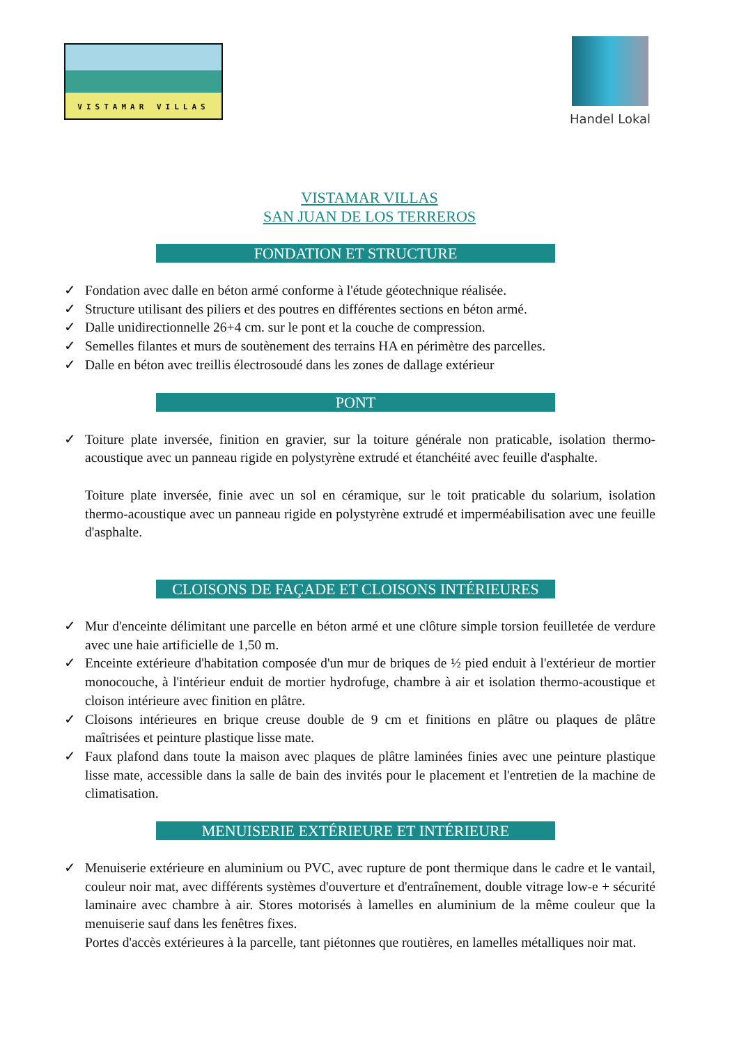VISTAMAR VILLAS
Handel Lokal
VISTAMAR VILLAS
SAN JUAN DE LOS TERREROS
FONDATION ET STRUCTURE
✓ Fondation avec dalle en béton armé conforme à l'étude géotechnique réalisée.
✓ Structure utilisant des piliers et des poutres en différentes sections en béton armé.
✓ Dalle unidirectionnelle 26+4 cm. sur le pont et la couche de compression.
✓ Semelles filantes et murs de soutènement des terrains HA en périmètre des parcelles.
✓ Dalle en béton avec treillis électrosoudé dans les zones de dallage extérieur
PONT
✓ Toiture plate inversée, finition en gravier, sur la toiture générale non praticable, isolation thermo-acoustique avec un panneau rigide en polystyrène extrudé et étanchéité avec feuille d'asphalte.
Toiture plate inversée, finie avec un sol en céramique, sur le toit praticable du solarium, isolation thermo-acoustique avec un panneau rigide en polystyrène extrudé et imperméabilisation avec une feuille d'asphalte.
CLOISONS DE FAÇADE ET CLOISONS INTÉRIEURES
✓ Mur d'enceinte délimitant une parcelle en béton armé et une clôture simple torsion feuilletée de verdure avec une haie artificielle de 1,50 m.
✓ Enceinte extérieure d'habitation composée d'un mur de briques de ½ pied enduit à l'extérieur de mortier monocouche, à l'intérieur enduit de mortier hydrofuge, chambre à air et isolation thermo-acoustique et cloison intérieure avec finition en plâtre.
✓ Cloisons intérieures en brique creuse double de 9 cm et finitions en plâtre ou plaques de plâtre maîtrisées et peinture plastique lisse mate.
✓ Faux plafond dans toute la maison avec plaques de plâtre laminées finies avec une peinture plastique lisse mate, accessible dans la salle de bain des invités pour le placement et l'entretien de la machine de climatisation.
MENUISERIE EXTÉRIEURE ET INTÉRIEURE
✓ Menuiserie extérieure en aluminium ou PVC, avec rupture de pont thermique dans le cadre et le vantail, couleur noir mat, avec différents systèmes d'ouverture et d'entraînement, double vitrage low-e + sécurité laminaire avec chambre à air. Stores motorisés à lamelles en aluminium de la même couleur que la menuiserie sauf dans les fenêtres fixes.
Portes d'accès extérieures à la parcelle, tant piétonnes que routières, en lamelles métalliques noir mat.